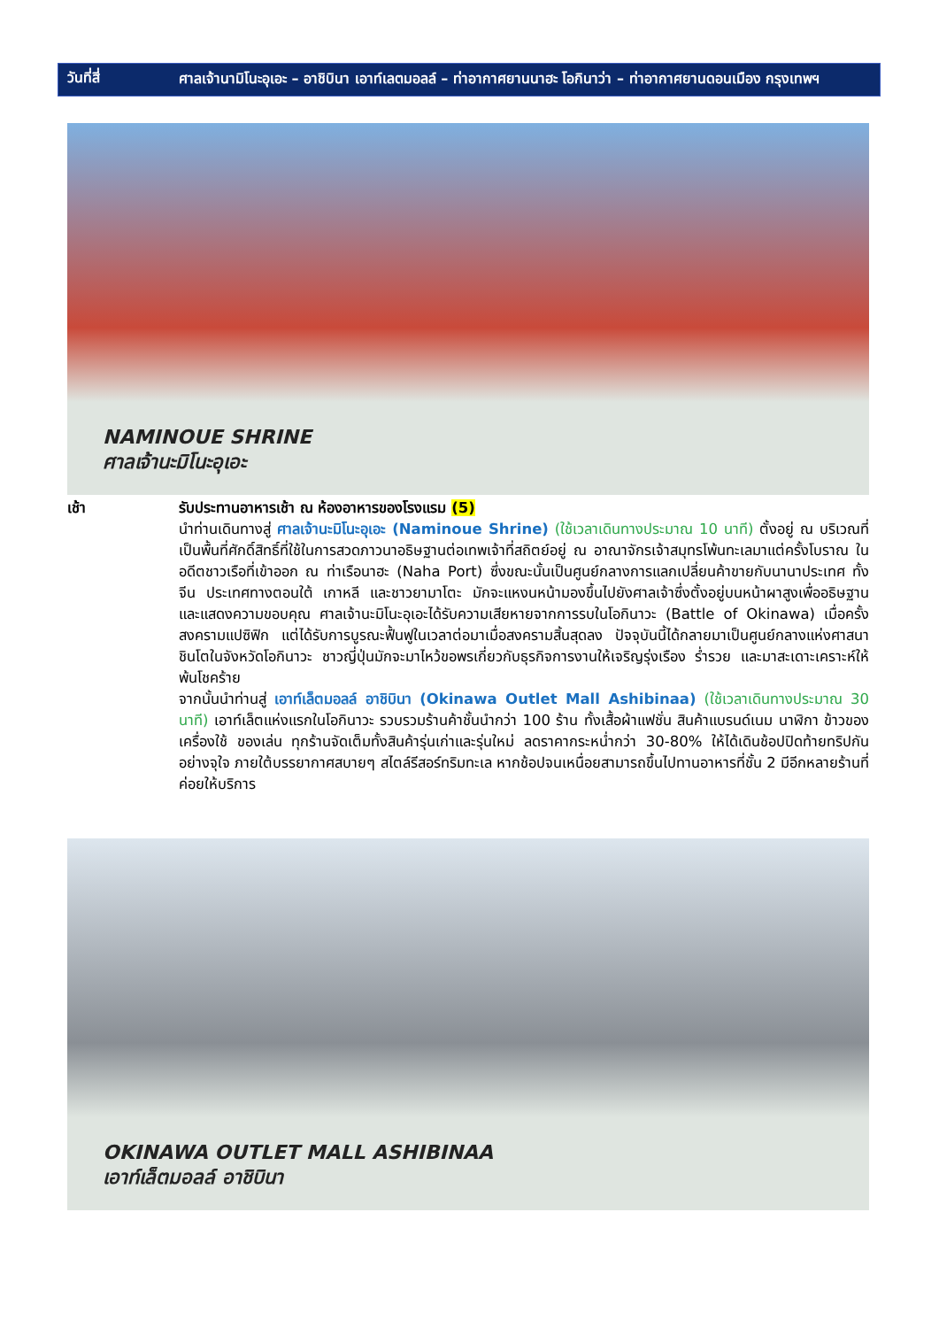วันที่สี่
ศาลเจ้านามิโนะอุเอะ – อาชิบินา เอาท์เลตมอลล์ – ท่าอากาศยานนาฮะ โอกินาว่า – ท่าอากาศยานดอนเมือง กรุงเทพฯ
NAMINOUE SHRINE
ศาลเจ้านะมิโนะอุเอะ
เช้า รับประทานอาหารเช้า ณ ห้องอาหารของโรงแรม (5)
นำท่านเดินทางสู่ ศาลเจ้านะมิโนะอุเอะ (Naminoue Shrine) (ใช้เวลาเดินทางประมาณ 10 นาที) ตั้งอยู่ ณ บริเวณที่เป็นพื้นที่ศักดิ์สิทธิ์ที่ใช้ในการสวดภาวนาอธิษฐานต่อเทพเจ้าที่สถิตย์อยู่ ณ อาณาจักรเจ้าสมุทรโพ้นทะเลมาแต่ครั้งโบราณ ในอดีตชาวเรือที่เข้าออก ณ ท่าเรือนาฮะ (Naha Port) ซึ่งขณะนั้นเป็นศูนย์กลางการแลกเปลี่ยนค้าขายกับนานาประเทศ ทั้งจีน ประเทศทางตอนใต้ เกาหลี และชาวยามาโตะ มักจะแหงนหน้ามองขึ้นไปยังศาลเจ้าซึ่งตั้งอยู่บนหน้าผาสูงเพื่ออธิษฐาน และแสดงความขอบคุณ ศาลเจ้านะมิโนะอุเอะได้รับความเสียหายจากการรบในโอกินาวะ (Battle of Okinawa) เมื่อครั้งสงครามแปซิฟิก แต่ได้รับการบูรณะฟื้นฟูในเวลาต่อมาเมื่อสงครามสิ้นสุดลง ปัจจุบันนี้ได้กลายมาเป็นศูนย์กลางแห่งศาสนาชินโตในจังหวัดโอกินาวะ ชาวญี่ปุ่นมักจะมาไหว้ขอพรเกี่ยวกับธุรกิจการงานให้เจริญรุ่งเรือง ร่ำรวย และมาสะเดาะเคราะห์ให้พ้นโชคร้าย
จากนั้นนำท่านสู่ เอาท์เล็ตมอลล์ อาชิบินา (Okinawa Outlet Mall Ashibinaa) (ใช้เวลาเดินทางประมาณ 30 นาที) เอาท์เล็ตแห่งแรกในโอกินาวะ รวบรวมร้านค้าชั้นนำกว่า 100 ร้าน ทั้งเสื้อผ้าแฟชั่น สินค้าแบรนด์เนม นาฬิกา ข้าวของเครื่องใช้ ของเล่น ทุกร้านจัดเต็มทั้งสินค้ารุ่นเก่าและรุ่นใหม่ ลดราคากระหน่ำกว่า 30-80% ให้ได้เดินช้อปปิดท้ายทริปกันอย่างจุใจ ภายใต้บรรยากาศสบายๆ สไตล์รีสอร์ทริมทะเล หากช้อปจนเหนื่อยสามารถขึ้นไปทานอาหารที่ชั้น 2 มีอีกหลายร้านที่ค่อยให้บริการ
OKINAWA OUTLET MALL ASHIBINAA
เอาท์เล็ตมอลล์ อาชิบินา